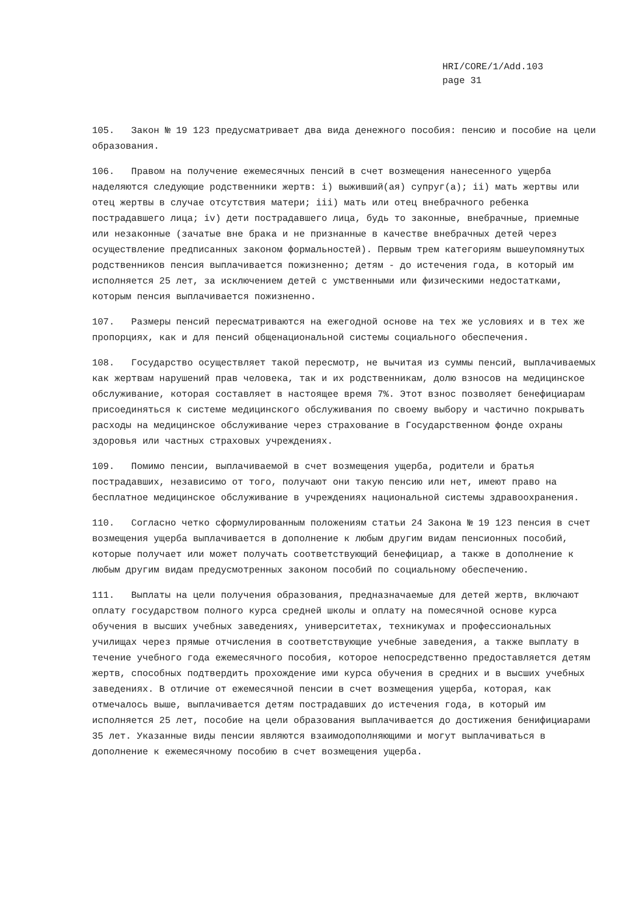HRI/CORE/1/Add.103
page 31
105. Закон № 19 123 предусматривает два вида денежного пособия: пенсию и пособие на цели образования.
106. Правом на получение ежемесячных пенсий в счет возмещения нанесенного ущерба наделяются следующие родственники жертв: i) выживший(ая) супруг(а); ii) мать жертвы или отец жертвы в случае отсутствия матери; iii) мать или отец внебрачного ребенка пострадавшего лица; iv) дети пострадавшего лица, будь то законные, внебрачные, приемные или незаконные (зачатые вне брака и не признанные в качестве внебрачных детей через осуществление предписанных законом формальностей). Первым трем категориям вышеупомянутых родственников пенсия выплачивается пожизненно; детям - до истечения года, в который им исполняется 25 лет, за исключением детей с умственными или физическими недостатками, которым пенсия выплачивается пожизненно.
107. Размеры пенсий пересматриваются на ежегодной основе на тех же условиях и в тех же пропорциях, как и для пенсий общенациональной системы социального обеспечения.
108. Государство осуществляет такой пересмотр, не вычитая из суммы пенсий, выплачиваемых как жертвам нарушений прав человека, так и их родственникам, долю взносов на медицинское обслуживание, которая составляет в настоящее время 7%. Этот взнос позволяет бенефициарам присоединяться к системе медицинского обслуживания по своему выбору и частично покрывать расходы на медицинское обслуживание через страхование в Государственном фонде охраны здоровья или частных страховых учреждениях.
109. Помимо пенсии, выплачиваемой в счет возмещения ущерба, родители и братья пострадавших, независимо от того, получают они такую пенсию или нет, имеют право на бесплатное медицинское обслуживание в учреждениях национальной системы здравоохранения.
110. Согласно четко сформулированным положениям статьи 24 Закона № 19 123 пенсия в счет возмещения ущерба выплачивается в дополнение к любым другим видам пенсионных пособий, которые получает или может получать соответствующий бенефициар, а также в дополнение к любым другим видам предусмотренных законом пособий по социальному обеспечению.
111. Выплаты на цели получения образования, предназначаемые для детей жертв, включают оплату государством полного курса средней школы и оплату на помесячной основе курса обучения в высших учебных заведениях, университетах, техникумах и профессиональных училищах через прямые отчисления в соответствующие учебные заведения, а также выплату в течение учебного года ежемесячного пособия, которое непосредственно предоставляется детям жертв, способных подтвердить прохождение ими курса обучения в средних и в высших учебных заведениях. В отличие от ежемесячной пенсии в счет возмещения ущерба, которая, как отмечалось выше, выплачивается детям пострадавших до истечения года, в который им исполняется 25 лет, пособие на цели образования выплачивается до достижения бенифициарами 35 лет. Указанные виды пенсии являются взаимодополняющими и могут выплачиваться в дополнение к ежемесячному пособию в счет возмещения ущерба.